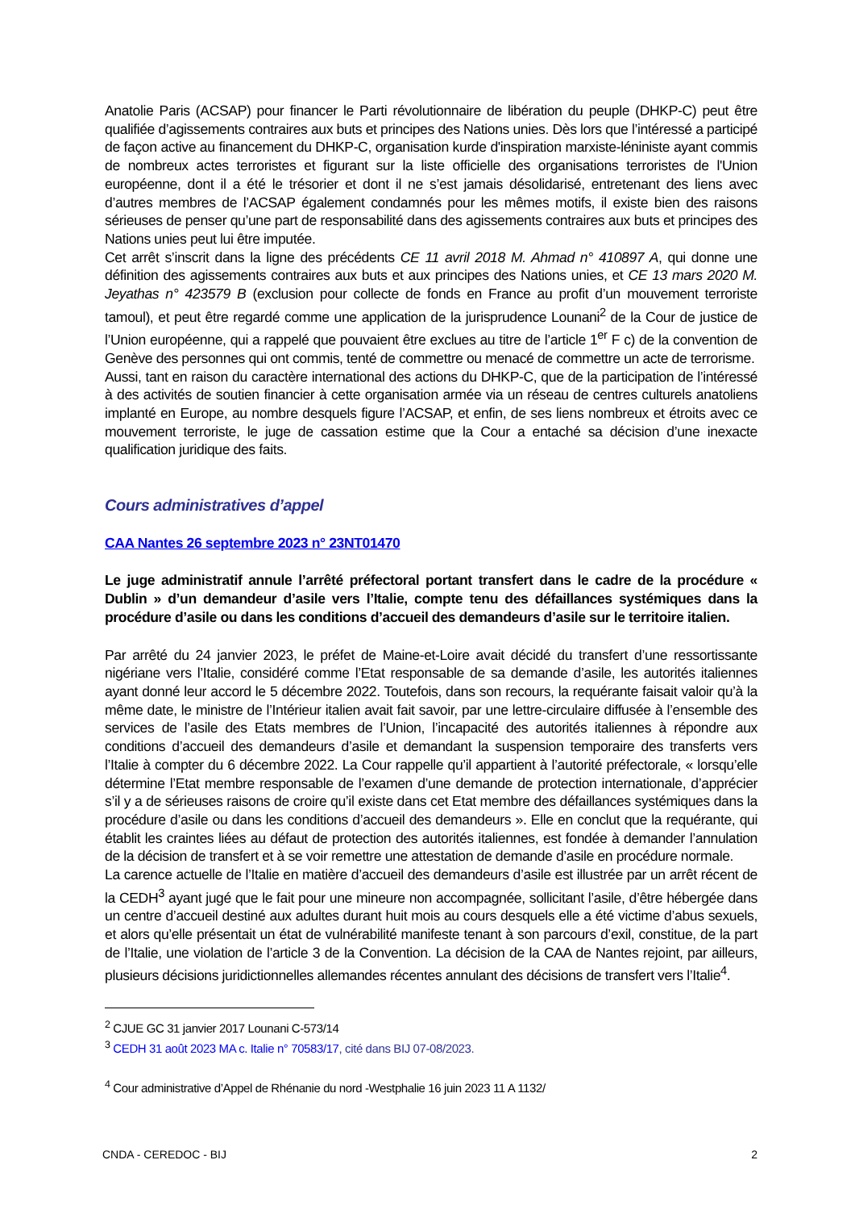Anatolie Paris (ACSAP) pour financer le Parti révolutionnaire de libération du peuple (DHKP-C) peut être qualifiée d’agissements contraires aux buts et principes des Nations unies. Dès lors que l’intéressé a participé de façon active au financement du DHKP-C, organisation kurde d'inspiration marxiste-léniniste ayant commis de nombreux actes terroristes et figurant sur la liste officielle des organisations terroristes de l'Union européenne, dont il a été le trésorier et dont il ne s’est jamais désolidarisé, entretenant des liens avec d’autres membres de l’ACSAP également condamnés pour les mêmes motifs, il existe bien des raisons sérieuses de penser qu’une part de responsabilité dans des agissements contraires aux buts et principes des Nations unies peut lui être imputée.
Cet arrêt s’inscrit dans la ligne des précédents CE 11 avril 2018 M. Ahmad n° 410897 A, qui donne une définition des agissements contraires aux buts et aux principes des Nations unies, et CE 13 mars 2020 M. Jeyathas n° 423579 B (exclusion pour collecte de fonds en France au profit d’un mouvement terroriste tamoul), et peut être regardé comme une application de la jurisprudence Lounani<sup>2</sup> de la Cour de justice de l’Union européenne, qui a rappelé que pouvaient être exclues au titre de l’article 1<sup>er</sup> F c) de la convention de Genève des personnes qui ont commis, tenté de commettre ou menacé de commettre un acte de terrorisme.
Aussi, tant en raison du caractère international des actions du DHKP-C, que de la participation de l’intéressé à des activités de soutien financier à cette organisation armée via un réseau de centres culturels anatoliens implanté en Europe, au nombre desquels figure l’ACSAP, et enfin, de ses liens nombreux et étroits avec ce mouvement terroriste, le juge de cassation estime que la Cour a entaché sa décision d’une inexacte qualification juridique des faits.
Cours administratives d’appel
CAA Nantes 26 septembre 2023 n° 23NT01470
Le juge administratif annule l’arrêté préfectoral portant transfert dans le cadre de la procédure « Dublin » d’un demandeur d’asile vers l’Italie, compte tenu des défaillances systémiques dans la procédure d’asile ou dans les conditions d’accueil des demandeurs d’asile sur le territoire italien.
Par arrêté du 24 janvier 2023, le préfet de Maine-et-Loire avait décidé du transfert d’une ressortissante nigériane vers l’Italie, considéré comme l’Etat responsable de sa demande d’asile, les autorités italiennes ayant donné leur accord le 5 décembre 2022. Toutefois, dans son recours, la requérante faisait valoir qu’à la même date, le ministre de l’Intérieur italien avait fait savoir, par une lettre-circulaire diffusée à l’ensemble des services de l’asile des Etats membres de l’Union, l’incapacité des autorités italiennes à répondre aux conditions d’accueil des demandeurs d’asile et demandant la suspension temporaire des transferts vers l’Italie à compter du 6 décembre 2022. La Cour rappelle qu’il appartient à l’autorité préfectorale, « lorsqu’elle détermine l’Etat membre responsable de l’examen d’une demande de protection internationale, d’apprécier s’il y a de sérieuses raisons de croire qu’il existe dans cet Etat membre des défaillances systémiques dans la procédure d’asile ou dans les conditions d’accueil des demandeurs ». Elle en conclut que la requérante, qui établit les craintes liées au défaut de protection des autorités italiennes, est fondée à demander l’annulation de la décision de transfert et à se voir remettre une attestation de demande d’asile en procédure normale.
La carence actuelle de l’Italie en matière d’accueil des demandeurs d’asile est illustrée par un arrêt récent de la CEDH<sup>3</sup> ayant jugé que le fait pour une mineure non accompagnée, sollicitant l’asile, d’être hébergée dans un centre d’accueil destiné aux adultes durant huit mois au cours desquels elle a été victime d’abus sexuels, et alors qu’elle présentait un état de vulnérabilité manifeste tenant à son parcours d’exil, constitue, de la part de l’Italie, une violation de l’article 3 de la Convention. La décision de la CAA de Nantes rejoint, par ailleurs, plusieurs décisions juridictionnelles allemandes récentes annulant des décisions de transfert vers l’Italie<sup>4</sup>.
<sup>2</sup> CJUE GC 31 janvier 2017 Lounani C-573/14
<sup>3</sup> CEDH 31 août 2023 MA c. Italie n° 70583/17, cité dans BIJ 07-08/2023.
<sup>4</sup> Cour administrative d’Appel de Rhénanie du nord -Westphalie 16 juin 2023 11 A 1132/
CNDA - CEREDOC - BIJ 2